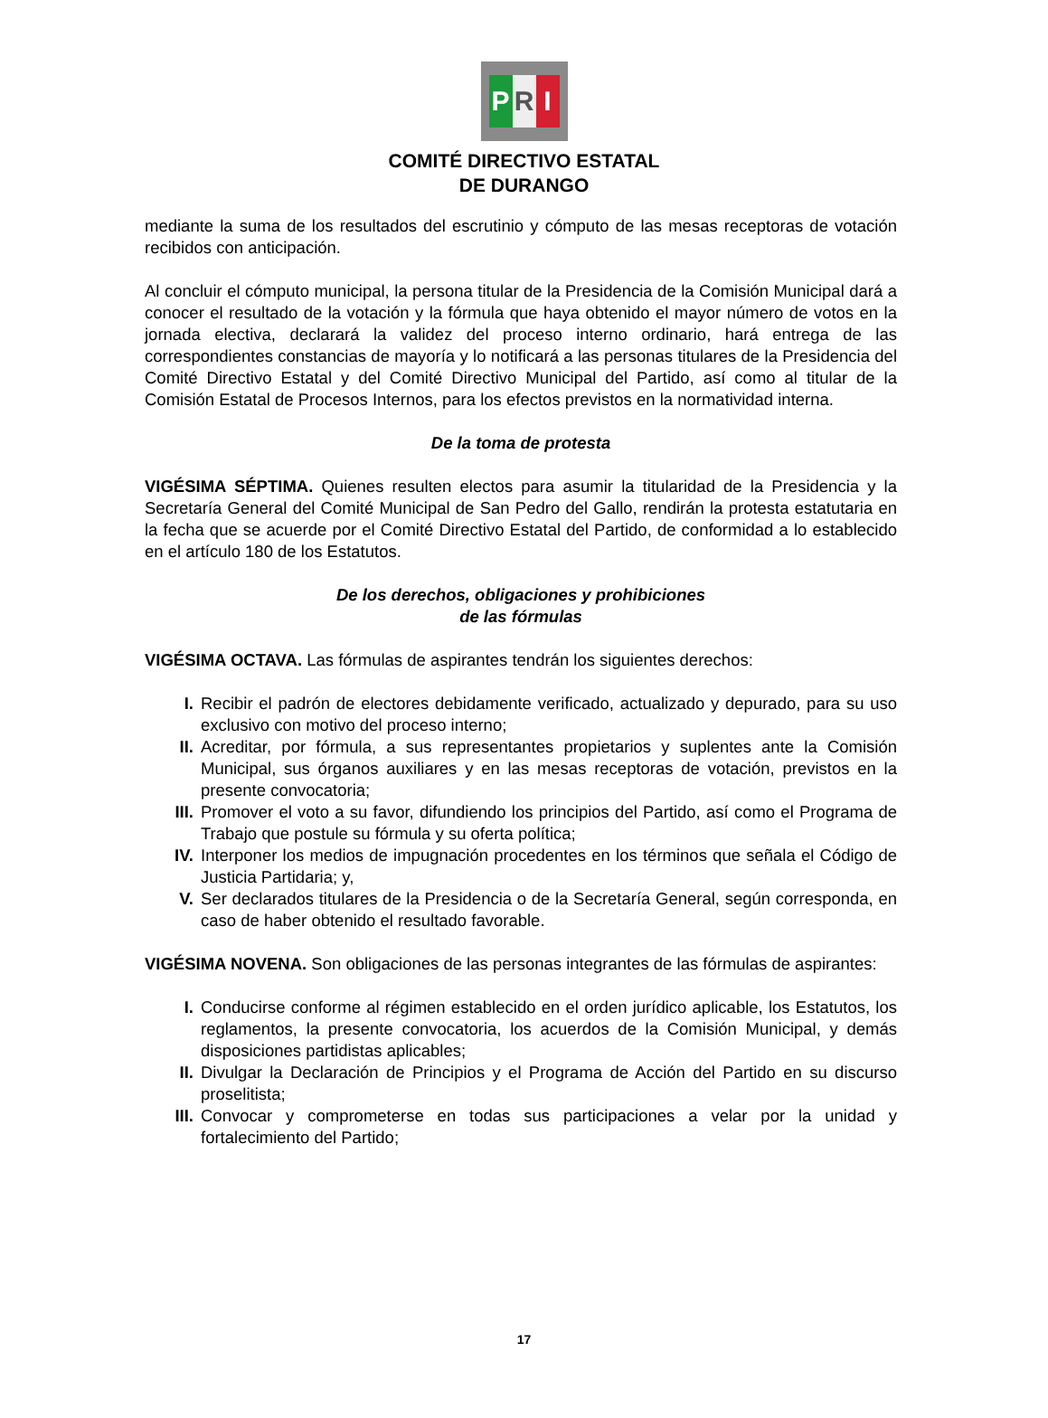P R I
COMITÉ DIRECTIVO ESTATAL
DE DURANGO
mediante la suma de los resultados del escrutinio y cómputo de las mesas receptoras de votación recibidos con anticipación.
Al concluir el cómputo municipal, la persona titular de la Presidencia de la Comisión Municipal dará a conocer el resultado de la votación y la fórmula que haya obtenido el mayor número de votos en la jornada electiva, declarará la validez del proceso interno ordinario, hará entrega de las correspondientes constancias de mayoría y lo notificará a las personas titulares de la Presidencia del Comité Directivo Estatal y del Comité Directivo Municipal del Partido, así como al titular de la Comisión Estatal de Procesos Internos, para los efectos previstos en la normatividad interna.
De la toma de protesta
VIGÉSIMA SÉPTIMA. Quienes resulten electos para asumir la titularidad de la Presidencia y la Secretaría General del Comité Municipal de San Pedro del Gallo, rendirán la protesta estatutaria en la fecha que se acuerde por el Comité Directivo Estatal del Partido, de conformidad a lo establecido en el artículo 180 de los Estatutos.
De los derechos, obligaciones y prohibiciones
de las fórmulas
VIGÉSIMA OCTAVA. Las fórmulas de aspirantes tendrán los siguientes derechos:
I. Recibir el padrón de electores debidamente verificado, actualizado y depurado, para su uso exclusivo con motivo del proceso interno;
II. Acreditar, por fórmula, a sus representantes propietarios y suplentes ante la Comisión Municipal, sus órganos auxiliares y en las mesas receptoras de votación, previstos en la presente convocatoria;
III. Promover el voto a su favor, difundiendo los principios del Partido, así como el Programa de Trabajo que postule su fórmula y su oferta política;
IV. Interponer los medios de impugnación procedentes en los términos que señala el Código de Justicia Partidaria; y,
V. Ser declarados titulares de la Presidencia o de la Secretaría General, según corresponda, en caso de haber obtenido el resultado favorable.
VIGÉSIMA NOVENA. Son obligaciones de las personas integrantes de las fórmulas de aspirantes:
I. Conducirse conforme al régimen establecido en el orden jurídico aplicable, los Estatutos, los reglamentos, la presente convocatoria, los acuerdos de la Comisión Municipal, y demás disposiciones partidistas aplicables;
II. Divulgar la Declaración de Principios y el Programa de Acción del Partido en su discurso proselitista;
III. Convocar y comprometerse en todas sus participaciones a velar por la unidad y fortalecimiento del Partido;
17